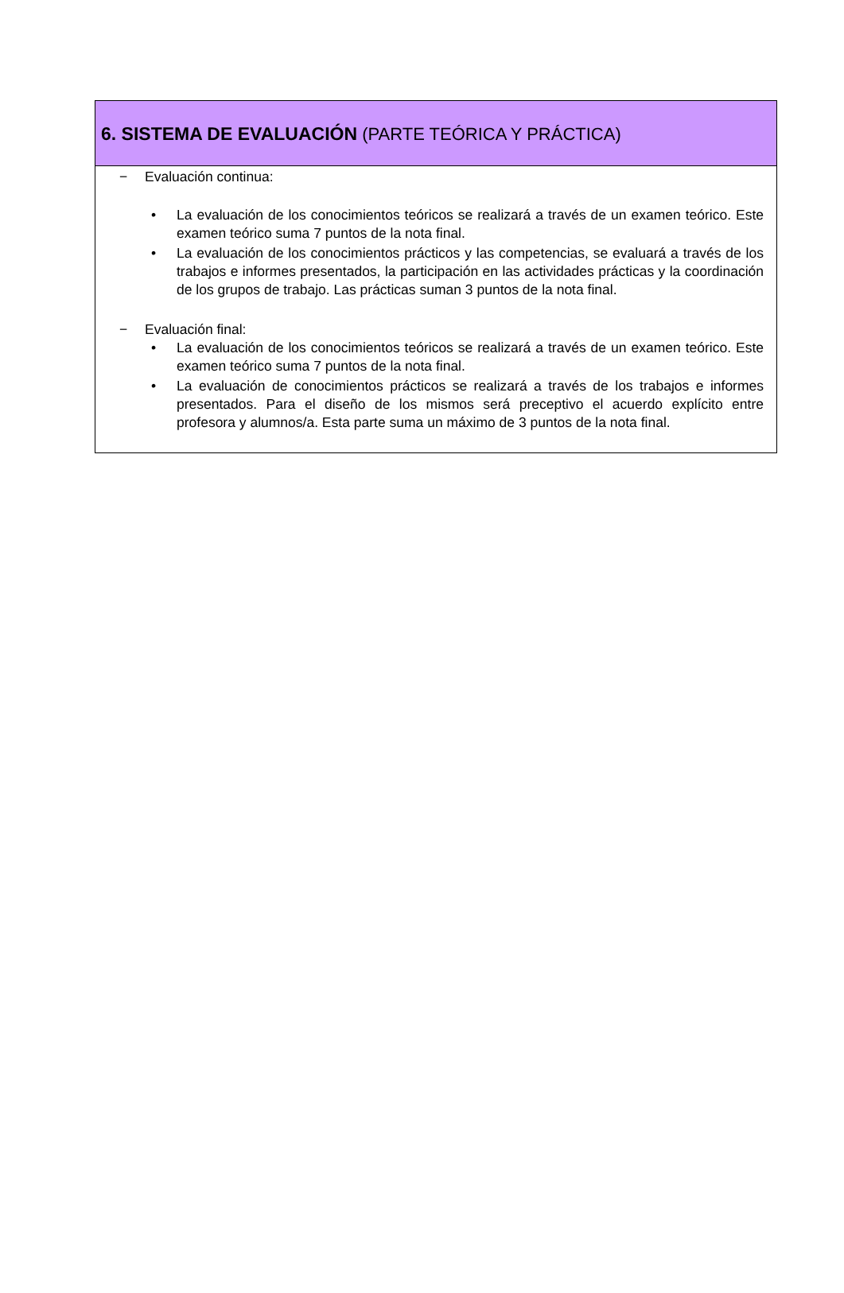6. SISTEMA DE EVALUACIÓN (PARTE TEÓRICA Y PRÁCTICA)
− Evaluación continua:
• La evaluación de los conocimientos teóricos se realizará a través de un examen teórico. Este examen teórico suma 7 puntos de la nota final.
• La evaluación de los conocimientos prácticos y las competencias, se evaluará a través de los trabajos e informes presentados, la participación en las actividades prácticas y la coordinación de los grupos de trabajo. Las prácticas suman 3 puntos de la nota final.
− Evaluación final:
• La evaluación de los conocimientos teóricos se realizará a través de un examen teórico. Este examen teórico suma 7 puntos de la nota final.
• La evaluación de conocimientos prácticos se realizará a través de los trabajos e informes presentados. Para el diseño de los mismos será preceptivo el acuerdo explícito entre profesora y alumnos/a. Esta parte suma un máximo de 3 puntos de la nota final.